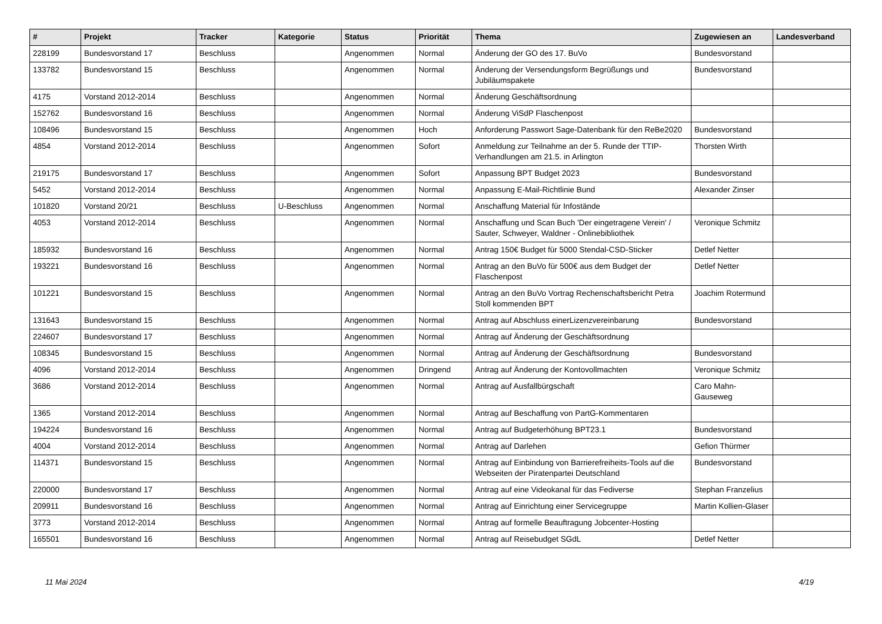| # | Projekt | Tracker | Kategorie | Status | Priorität | Thema | Zugewiesen an | Landesverband |
| --- | --- | --- | --- | --- | --- | --- | --- | --- |
| 228199 | Bundesvorstand 17 | Beschluss | | Angenommen | Normal | Änderung der GO des 17. BuVo | Bundesvorstand | |
| 133782 | Bundesvorstand 15 | Beschluss | | Angenommen | Normal | Änderung der Versendungsform Begrüßungs und Jubiläumspakete | Bundesvorstand | |
| 4175 | Vorstand 2012-2014 | Beschluss | | Angenommen | Normal | Änderung Geschäftsordnung | | |
| 152762 | Bundesvorstand 16 | Beschluss | | Angenommen | Normal | Änderung ViSdP Flaschenpost | | |
| 108496 | Bundesvorstand 15 | Beschluss | | Angenommen | Hoch | Anforderung Passwort Sage-Datenbank für den ReBe2020 | Bundesvorstand | |
| 4854 | Vorstand 2012-2014 | Beschluss | | Angenommen | Sofort | Anmeldung zur Teilnahme an der 5. Runde der TTIP-Verhandlungen am 21.5. in Arlington | Thorsten Wirth | |
| 219175 | Bundesvorstand 17 | Beschluss | | Angenommen | Sofort | Anpassung BPT Budget 2023 | Bundesvorstand | |
| 5452 | Vorstand 2012-2014 | Beschluss | | Angenommen | Normal | Anpassung E-Mail-Richtlinie Bund | Alexander Zinser | |
| 101820 | Vorstand 20/21 | Beschluss | U-Beschluss | Angenommen | Normal | Anschaffung Material für Infostände | | |
| 4053 | Vorstand 2012-2014 | Beschluss | | Angenommen | Normal | Anschaffung und Scan Buch 'Der eingetragene Verein' / Sauter, Schweyer, Waldner - Onlinebibliothek | Veronique Schmitz | |
| 185932 | Bundesvorstand 16 | Beschluss | | Angenommen | Normal | Antrag 150€ Budget für 5000 Stendal-CSD-Sticker | Detlef Netter | |
| 193221 | Bundesvorstand 16 | Beschluss | | Angenommen | Normal | Antrag an den BuVo für 500€ aus dem Budget der Flaschenpost | Detlef Netter | |
| 101221 | Bundesvorstand 15 | Beschluss | | Angenommen | Normal | Antrag an den BuVo Vortrag Rechenschaftsbericht Petra Stoll kommenden BPT | Joachim Rotermund | |
| 131643 | Bundesvorstand 15 | Beschluss | | Angenommen | Normal | Antrag auf Abschluss einerLizenzvereinbarung | Bundesvorstand | |
| 224607 | Bundesvorstand 17 | Beschluss | | Angenommen | Normal | Antrag auf Änderung der Geschäftsordnung | | |
| 108345 | Bundesvorstand 15 | Beschluss | | Angenommen | Normal | Antrag auf Änderung der Geschäftsordnung | Bundesvorstand | |
| 4096 | Vorstand 2012-2014 | Beschluss | | Angenommen | Dringend | Antrag auf Änderung der Kontovollmachten | Veronique Schmitz | |
| 3686 | Vorstand 2012-2014 | Beschluss | | Angenommen | Normal | Antrag auf Ausfallbürgschaft | Caro Mahn-Gauseweg | |
| 1365 | Vorstand 2012-2014 | Beschluss | | Angenommen | Normal | Antrag auf Beschaffung von PartG-Kommentaren | | |
| 194224 | Bundesvorstand 16 | Beschluss | | Angenommen | Normal | Antrag auf Budgeterhöhung BPT23.1 | Bundesvorstand | |
| 4004 | Vorstand 2012-2014 | Beschluss | | Angenommen | Normal | Antrag auf Darlehen | Gefion Thürmer | |
| 114371 | Bundesvorstand 15 | Beschluss | | Angenommen | Normal | Antrag auf Einbindung von Barrierefreiheits-Tools auf die Webseiten der Piratenpartei Deutschland | Bundesvorstand | |
| 220000 | Bundesvorstand 17 | Beschluss | | Angenommen | Normal | Antrag auf eine Videokanal für das Fediverse | Stephan Franzelius | |
| 209911 | Bundesvorstand 16 | Beschluss | | Angenommen | Normal | Antrag auf Einrichtung einer Servicegruppe | Martin Kollien-Glaser | |
| 3773 | Vorstand 2012-2014 | Beschluss | | Angenommen | Normal | Antrag auf formelle Beauftragung Jobcenter-Hosting | | |
| 165501 | Bundesvorstand 16 | Beschluss | | Angenommen | Normal | Antrag auf Reisebudget SGdL | Detlef Netter | |
11 Mai 2024 4/19